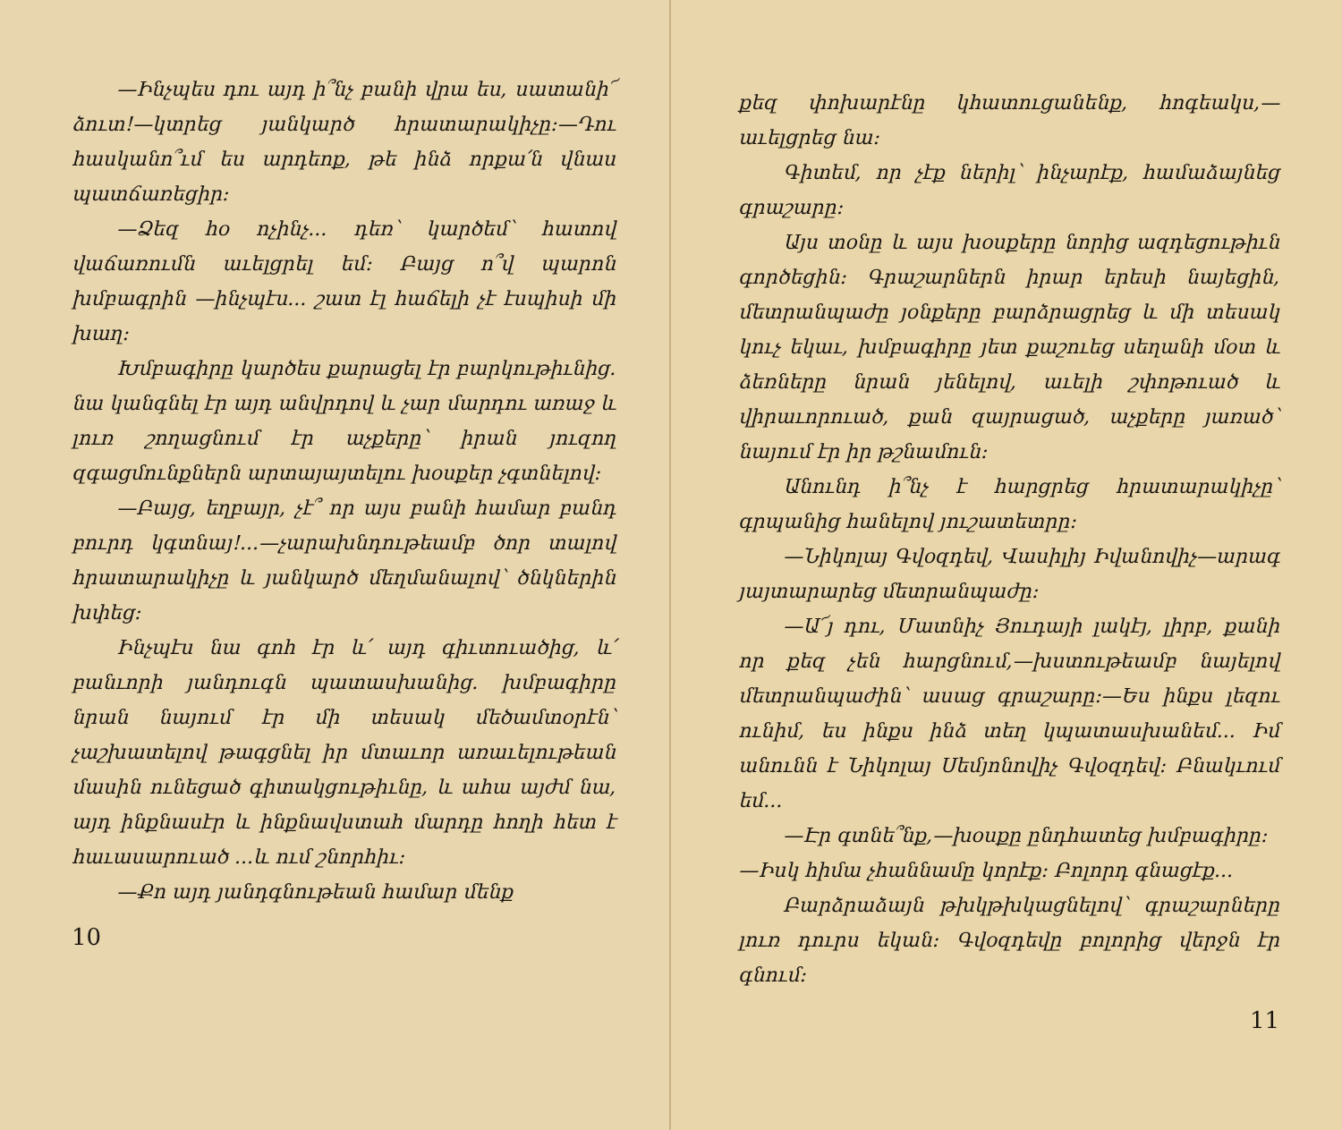—Ինչպես դու այդ ի՞նչ բանի վրա ես, սատանի՜ ձուտ!—կտրեց յանկարծ հրատարակիչը:—Դու հասկանո՞ւմ ես արդեոք, թե ինձ որքա՛ն վնաս պատճառեցիր:
—Ձեզ հօ ոչինչ... դեռ՝ կարծեմ՝ հատով վաճառումն աւելցրել եմ: Բայց ո՞վ պարոն խմբագրին —ինչպէս... շատ էլ հաճելի չէ էսպիսի մի խաղ:
Խմբագիրը կարծես քարացել էր բարկութիւնից. նա կանգնել էր այդ անվրդով և չար մարդու առաջ և լուռ շողացնում էր աչքերը՝ իրան յուզող զգացմունքներն արտայայտելու խօսքեր չգտնելով:
—Բայց, եղբայր, չէ՞ որ այս բանի համար բանդ բուրդ կգտնայ!...—չարախնդութեամբ ծոր տալով հրատարակիչը և յանկարծ մեղմանալով՝ ծնկներին խփեց:
Ինչպէս նա գոհ էր և՛ այդ գիւտուածից, և՛ բանւորի յանդուգն պատասխանից. խմբագիրը նրան նայում էր մի տեսակ մեծամտօրէն՝ չաշխատելով թագցնել իր մտաւոր առաւելութեան մասին ունեցած գիտակցութիւնը, և ահա այժմ նա, այդ ինքնասէր և ինքնավստահ մարդը հողի հետ է հաւասարուած ...և ում շնորհիւ:
—Քո այդ յանդգնութեան համար մենք
10
քեզ փոխարէնը կհատուցանենք, հոգեակս,—աւելցրեց նա:
Գիտեմ, որ չէք ներիլ՝ ինչարէք, համաձայնեց գրաշարը:
Այս տօնը և այս խօսքերը նորից ազդեցութիւն գործեցին: Գրաշարներն իրար երեսի նայեցին, մետրանպաժը յօնքերը բարձրացրեց և մի տեսակ կուչ եկաւ, խմբագիրը յետ քաշուեց սեղանի մօտ և ձեռները նրան յենելով, աւելի շփոթուած և վիրաւորուած, քան զայրացած, աչքերը յառած՝ նայում էր իր թշնամուն:
Անունդ ի՞նչ է հարցրեց հրատարակիչը՝ գրպանից հանելով յուշատետրը:
—Նիկոլայ Գվօզդեվ, Վասիլիյ Իվանովիչ—արագ յայտարարեց մետրանպաժը:
—Ա՜յ դու, Մատնիչ Յուդայի լակէյ, լիրբ, քանի որ քեզ չեն հարցնում,—խստութեամբ նայելով մետրանպաժին՝ ասաց գրաշարը:—Ես ինքս լեզու ունիմ, ես ինքս ինձ տեղ կպատասխանեմ... Իմ անունն է Նիկոլայ Սեմյոնովիչ Գվօզդեվ: Բնակւում եմ...
—Էր գտնե՞նք,—խօսքը ընդհատեց խմբագիրը:
—Իսկ հիմա չհաննամը կորէք: Բոլորդ գնացէք...
Բարձրաձայն թխկթխկացնելով՝ գրաշարները լուռ դուրս եկան: Գվօզդեվը բոլորից վերջն էր գնում:
11